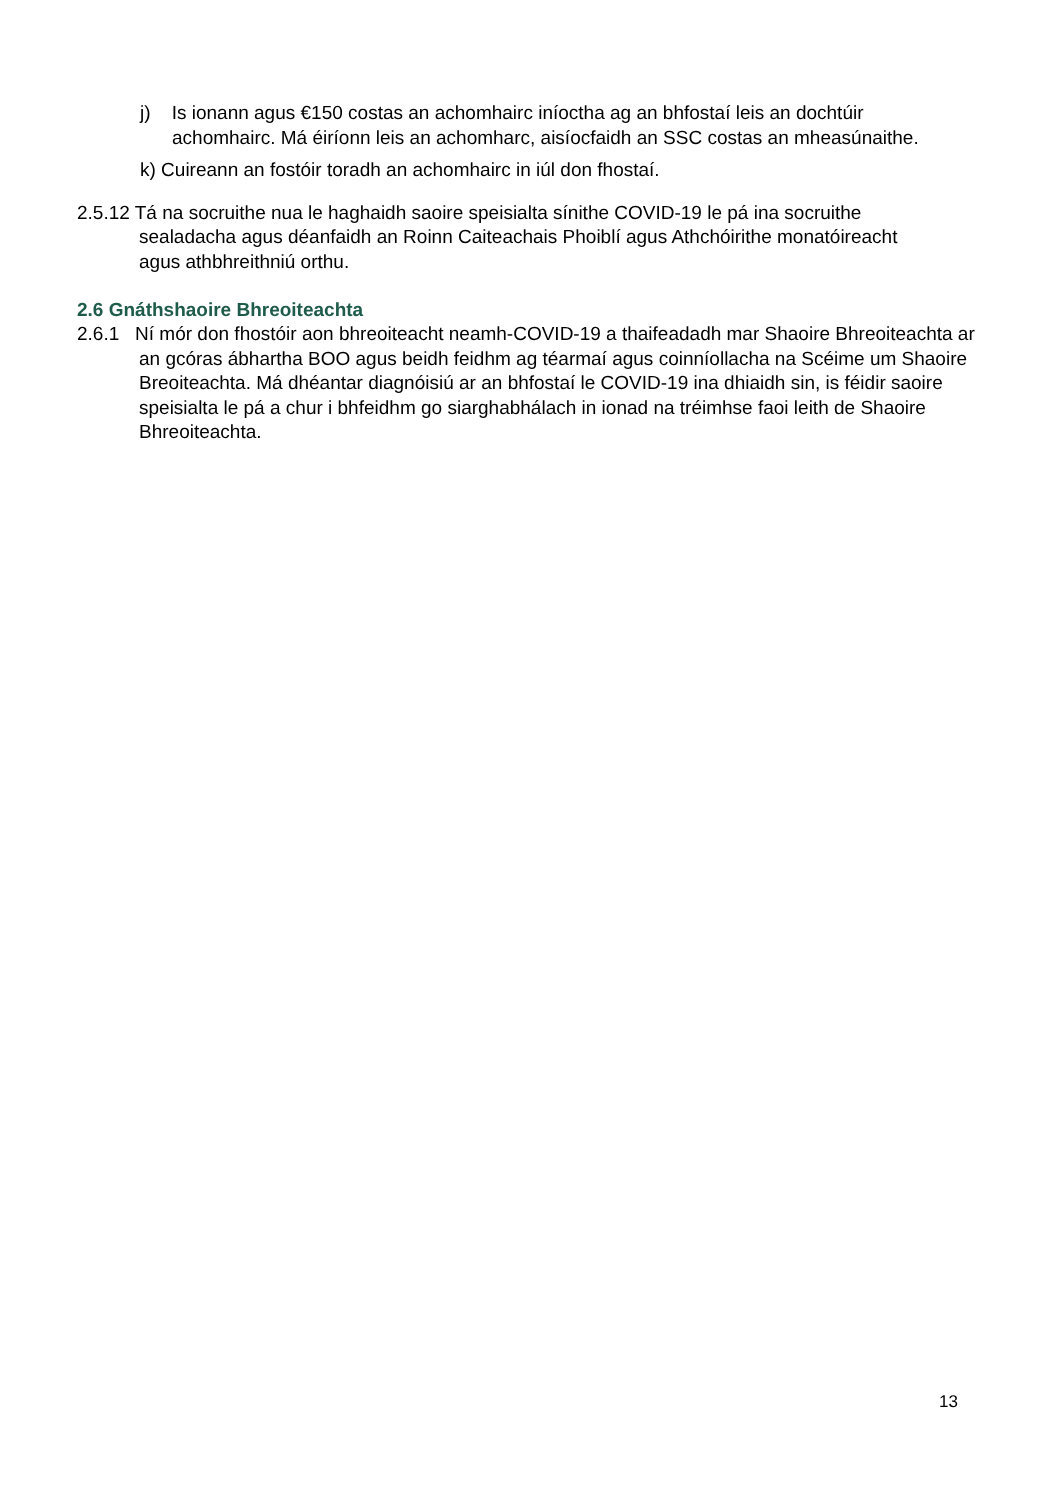j) Is ionann agus €150 costas an achomhairc iníoctha ag an bhfostaí leis an dochtúir achomhairc. Má éiríonn leis an achomharc, aisíocfaidh an SSC costas an mheasúnaithe.
k) Cuireann an fostóir toradh an achomhairc in iúl don fhostaí.
2.5.12 Tá na socruithe nua le haghaidh saoire speisialta sínithe COVID-19 le pá ina socruithe sealadacha agus déanfaidh an Roinn Caiteachais Phoiblí agus Athchóirithe monatóireacht agus athbhreithniú orthu.
2.6 Gnáthshaoire Bhreoiteachta
2.6.1 Ní mór don fhostóir aon bhreoiteacht neamh-COVID-19 a thaifeadadh mar Shaoire Bhreoiteachta ar an gcóras ábhartha BOO agus beidh feidhm ag téarmaí agus coinníollacha na Scéime um Shaoire Breoiteachta. Má dhéantar diagnóisiú ar an bhfostaí le COVID-19 ina dhiaidh sin, is féidir saoire speisialta le pá a chur i bhfeidhm go siarghabhálach in ionad na tréimhse faoi leith de Shaoire Bhreoiteachta.
13